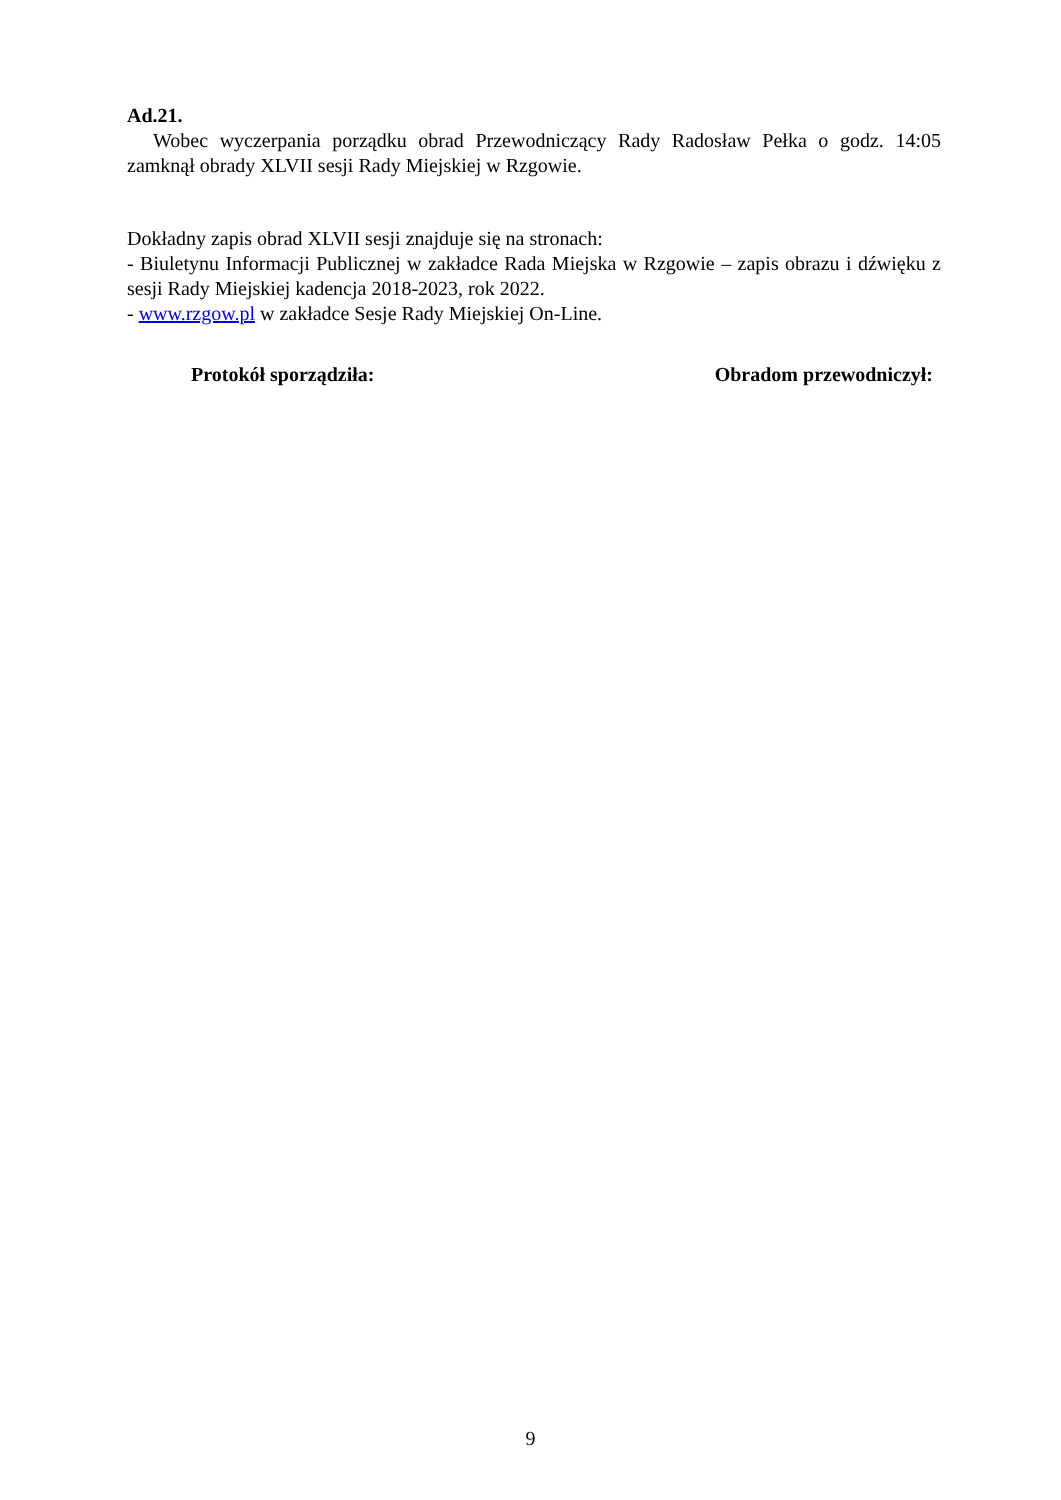Ad.21.
Wobec wyczerpania porządku obrad Przewodniczący Rady Radosław Pełka o godz. 14:05 zamknął obrady XLVII sesji Rady Miejskiej w Rzgowie.
Dokładny zapis obrad XLVII sesji znajduje się na stronach:
- Biuletynu Informacji Publicznej w zakładce Rada Miejska w Rzgowie – zapis obrazu i dźwięku z sesji Rady Miejskiej kadencja 2018-2023, rok 2022.
- www.rzgow.pl w zakładce Sesje Rady Miejskiej On-Line.
Protokół sporządziła: Obradom przewodniczył:
9